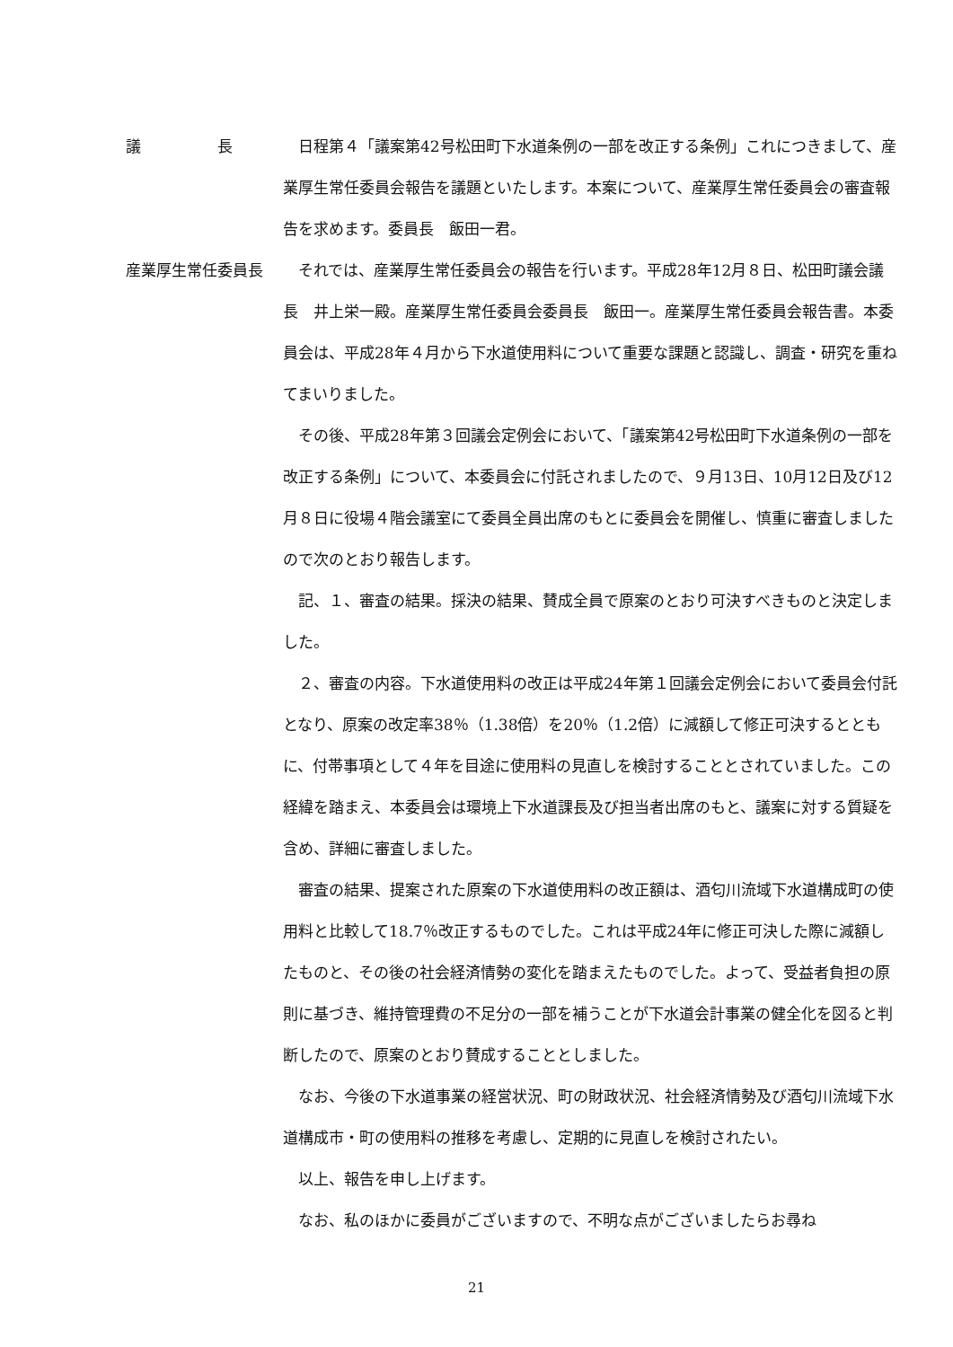議　　　　　長 日程第４「議案第42号松田町下水道条例の一部を改正する条例」これにつきまして、産業厚生常任委員会報告を議題といたします。本案について、産業厚生常任委員会の審査報告を求めます。委員長　飯田一君。
産業厚生常任委員長 それでは、産業厚生常任委員会の報告を行います。平成28年12月８日、松田町議会議長　井上栄一殿。産業厚生常任委員会委員長　飯田一。産業厚生常任委員会報告書。本委員会は、平成28年４月から下水道使用料について重要な課題と認識し、調査・研究を重ねてまいりました。
その後、平成28年第３回議会定例会において、「議案第42号松田町下水道条例の一部を改正する条例」について、本委員会に付託されましたので、９月13日、10月12日及び12月８日に役場４階会議室にて委員全員出席のもとに委員会を開催し、慎重に審査しましたので次のとおり報告します。
記、１、審査の結果。採決の結果、賛成全員で原案のとおり可決すべきものと決定しました。
２、審査の内容。下水道使用料の改正は平成24年第１回議会定例会において委員会付託となり、原案の改定率38％（1.38倍）を20％（1.2倍）に減額して修正可決するとともに、付帯事項として４年を目途に使用料の見直しを検討することとされていました。この経緯を踏まえ、本委員会は環境上下水道課長及び担当者出席のもと、議案に対する質疑を含め、詳細に審査しました。
審査の結果、提案された原案の下水道使用料の改正額は、酒匂川流域下水道構成町の使用料と比較して18.7％改正するものでした。これは平成24年に修正可決した際に減額したものと、その後の社会経済情勢の変化を踏まえたものでした。よって、受益者負担の原則に基づき、維持管理費の不足分の一部を補うことが下水道会計事業の健全化を図ると判断したので、原案のとおり賛成することとしました。
なお、今後の下水道事業の経営状況、町の財政状況、社会経済情勢及び酒匂川流域下水道構成市・町の使用料の推移を考慮し、定期的に見直しを検討されたい。
以上、報告を申し上げます。
なお、私のほかに委員がございますので、不明な点がございましたらお尋ね
21